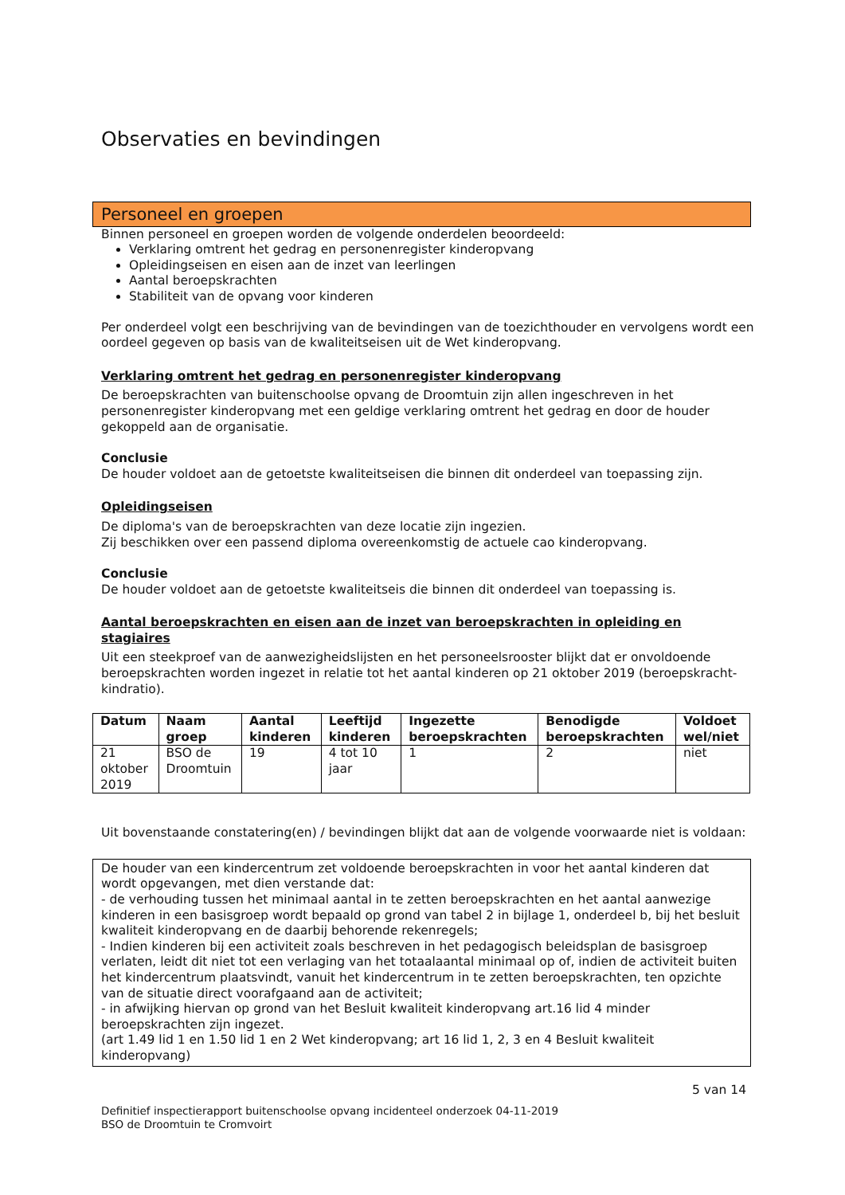Observaties en bevindingen
Personeel en groepen
Binnen personeel en groepen worden de volgende onderdelen beoordeeld:
Verklaring omtrent het gedrag en personenregister kinderopvang
Opleidingseisen en eisen aan de inzet van leerlingen
Aantal beroepskrachten
Stabiliteit van de opvang voor kinderen
Per onderdeel volgt een beschrijving van de bevindingen van de toezichthouder en vervolgens wordt een oordeel gegeven op basis van de kwaliteitseisen uit de Wet kinderopvang.
Verklaring omtrent het gedrag en personenregister kinderopvang
De beroepskrachten van buitenschoolse opvang de Droomtuin zijn allen ingeschreven in het personenregister kinderopvang met een geldige verklaring omtrent het gedrag en door de houder gekoppeld aan de organisatie.
Conclusie
De houder voldoet aan de getoetste kwaliteitseisen die binnen dit onderdeel van toepassing zijn.
Opleidingseisen
De diploma's van de beroepskrachten van deze locatie zijn ingezien.
Zij beschikken over een passend diploma overeenkomstig de actuele cao kinderopvang.
Conclusie
De houder voldoet aan de getoetste kwaliteitseis die binnen dit onderdeel van toepassing is.
Aantal beroepskrachten en eisen aan de inzet van beroepskrachten in opleiding en stagiaires
Uit een steekproef van de aanwezigheidslijsten en het personeelsrooster blijkt dat er onvoldoende beroepskrachten worden ingezet in relatie tot het aantal kinderen op 21 oktober 2019 (beroepskracht-kindratio).
| Datum | Naam groep | Aantal kinderen | Leeftijd kinderen | Ingezette beroepskrachten | Benodigde beroepskrachten | Voldoet wel/niet |
| --- | --- | --- | --- | --- | --- | --- |
| 21 oktober 2019 | BSO de Droomtuin | 19 | 4 tot 10 jaar | 1 | 2 | niet |
Uit bovenstaande constatering(en) / bevindingen blijkt dat aan de volgende voorwaarde niet is voldaan:
De houder van een kindercentrum zet voldoende beroepskrachten in voor het aantal kinderen dat wordt opgevangen, met dien verstande dat:
- de verhouding tussen het minimaal aantal in te zetten beroepskrachten en het aantal aanwezige kinderen in een basisgroep wordt bepaald op grond van tabel 2 in bijlage 1, onderdeel b, bij het besluit kwaliteit kinderopvang en de daarbij behorende rekenregels;
- Indien kinderen bij een activiteit zoals beschreven in het pedagogisch beleidsplan de basisgroep verlaten, leidt dit niet tot een verlaging van het totaalaantal minimaal op of, indien de activiteit buiten het kindercentrum plaatsvindt, vanuit het kindercentrum in te zetten beroepskrachten, ten opzichte van de situatie direct voorafgaand aan de activiteit;
- in afwijking hiervan op grond van het Besluit kwaliteit kinderopvang art.16 lid 4 minder beroepskrachten zijn ingezet.
(art 1.49 lid 1 en 1.50 lid 1 en 2 Wet kinderopvang; art 16 lid 1, 2, 3 en 4 Besluit kwaliteit kinderopvang)
5 van 14
Definitief inspectierapport buitenschoolse opvang incidenteel onderzoek 04-11-2019
BSO de Droomtuin te Cromvoirt